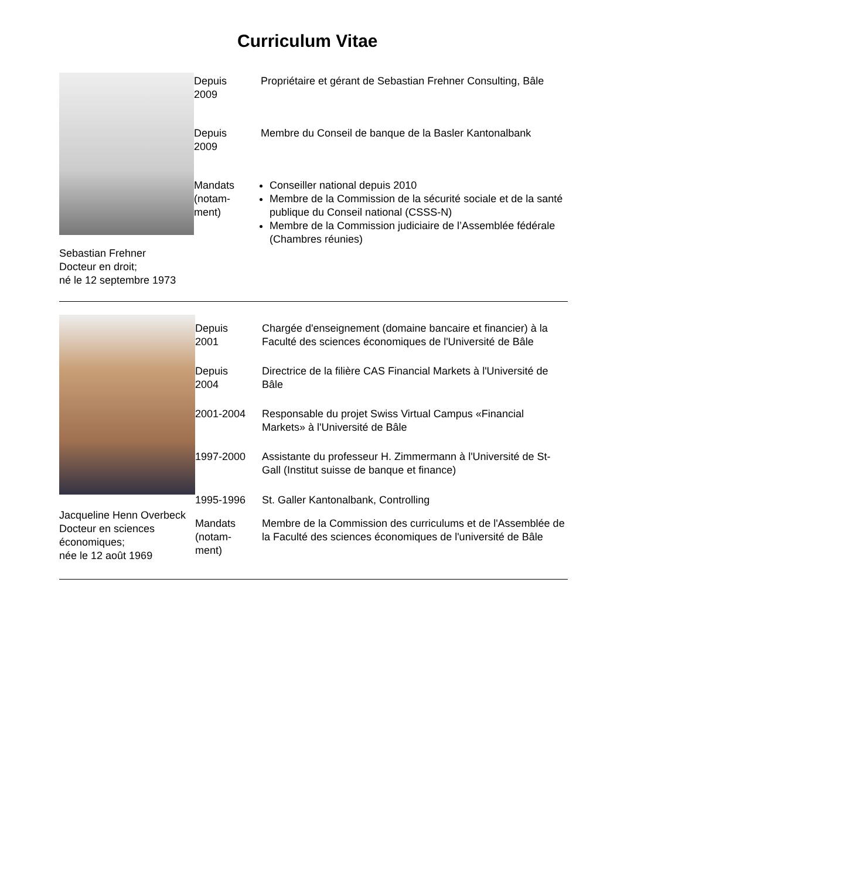Curriculum Vitae
Sebastian Frehner
Docteur en droit;
né le 12 septembre 1973
| Depuis 2009 | Propriétaire et gérant de Sebastian Frehner Consulting, Bâle |
| Depuis 2009 | Membre du Conseil de banque de la Basler Kantonalbank |
| Mandats (notam- ment) | Conseiller national depuis 2010 Membre de la Commission de la sécurité sociale et de la santé publique du Conseil national (CSSS-N) Membre de la Commission judiciaire de l’Assemblée fédérale (Chambres réunies) |
Jacqueline Henn Overbeck
Docteur en sciences économiques;
née le 12 août 1969
| Depuis 2001 | Chargée d'enseignement (domaine bancaire et financier) à la Faculté des sciences économiques de l'Université de Bâle |
| Depuis 2004 | Directrice de la filière CAS Financial Markets à l'Université de Bâle |
| 2001-2004 | Responsable du projet Swiss Virtual Campus «Financial Markets» à l'Université de Bâle |
| 1997-2000 | Assistante du professeur H. Zimmermann à l'Université de St-Gall (Institut suisse de banque et finance) |
| 1995-1996 | St. Galler Kantonalbank, Controlling |
| Mandats (notam- ment) | Membre de la Commission des curriculums et de l'Assemblée de la Faculté des sciences économiques de l'université de Bâle |